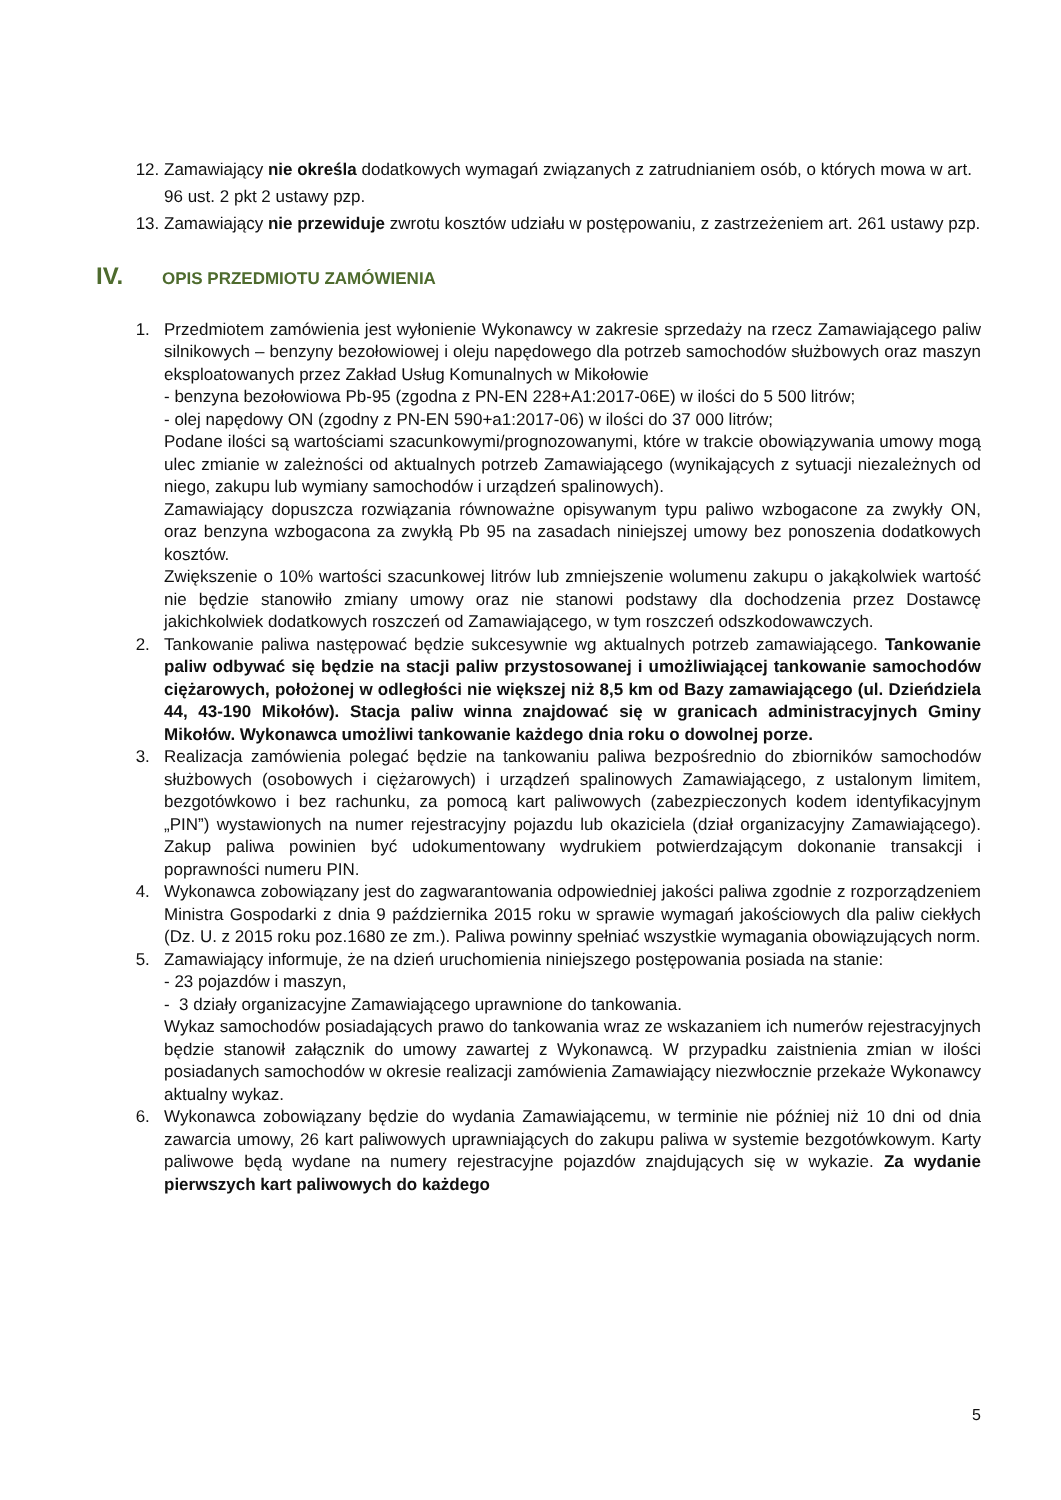12. Zamawiający nie określa dodatkowych wymagań związanych z zatrudnianiem osób, o których mowa w art. 96 ust. 2 pkt 2 ustawy pzp.
13. Zamawiający nie przewiduje zwrotu kosztów udziału w postępowaniu, z zastrzeżeniem art. 261 ustawy pzp.
IV. OPIS PRZEDMIOTU ZAMÓWIENIA
1. Przedmiotem zamówienia jest wyłonienie Wykonawcy w zakresie sprzedaży na rzecz Zamawiającego paliw silnikowych – benzyny bezołowiowej i oleju napędowego dla potrzeb samochodów służbowych oraz maszyn eksploatowanych przez Zakład Usług Komunalnych w Mikołowie
- benzyna bezołowiowa Pb-95 (zgodna z PN-EN 228+A1:2017-06E) w ilości do 5 500 litrów;
- olej napędowy ON (zgodny z PN-EN 590+a1:2017-06) w ilości do 37 000 litrów;
Podane ilości są wartościami szacunkowymi/prognozowanymi, które w trakcie obowiązywania umowy mogą ulec zmianie w zależności od aktualnych potrzeb Zamawiającego (wynikających z sytuacji niezależnych od niego, zakupu lub wymiany samochodów i urządzeń spalinowych).
Zamawiający dopuszcza rozwiązania równoważne opisywanym typu paliwo wzbogacone za zwykły ON, oraz benzyna wzbogacona za zwykłą Pb 95 na zasadach niniejszej umowy bez ponoszenia dodatkowych kosztów.
Zwiększenie o 10% wartości szacunkowej litrów lub zmniejszenie wolumenu zakupu o jakąkolwiek wartość nie będzie stanowiło zmiany umowy oraz nie stanowi podstawy dla dochodzenia przez Dostawcę jakichkolwiek dodatkowych roszczeń od Zamawiającego, w tym roszczeń odszkodowawczych.
2. Tankowanie paliwa następować będzie sukcesywnie wg aktualnych potrzeb zamawiającego. Tankowanie paliw odbywać się będzie na stacji paliw przystosowanej i umożliwiającej tankowanie samochodów ciężarowych, położonej w odległości nie większej niż 8,5 km od Bazy zamawiającego (ul. Dzieńdziela 44, 43-190 Mikołów). Stacja paliw winna znajdować się w granicach administracyjnych Gminy Mikołów. Wykonawca umożliwi tankowanie każdego dnia roku o dowolnej porze.
3. Realizacja zamówienia polegać będzie na tankowaniu paliwa bezpośrednio do zbiorników samochodów służbowych (osobowych i ciężarowych) i urządzeń spalinowych Zamawiającego, z ustalonym limitem, bezgotówkowo i bez rachunku, za pomocą kart paliwowych (zabezpieczonych kodem identyfikacyjnym „PIN”) wystawionych na numer rejestracyjny pojazdu lub okaziciela (dział organizacyjny Zamawiającego). Zakup paliwa powinien być udokumentowany wydrukiem potwierdzającym dokonanie transakcji i poprawności numeru PIN.
4. Wykonawca zobowiązany jest do zagwarantowania odpowiedniej jakości paliwa zgodnie z rozporządzeniem Ministra Gospodarki z dnia 9 października 2015 roku w sprawie wymagań jakościowych dla paliw ciekłych (Dz. U. z 2015 roku poz.1680 ze zm.). Paliwa powinny spełniać wszystkie wymagania obowiązujących norm.
5. Zamawiający informuje, że na dzień uruchomienia niniejszego postępowania posiada na stanie:
- 23 pojazdów i maszyn,
- 3 działy organizacyjne Zamawiającego uprawnione do tankowania.
Wykaz samochodów posiadających prawo do tankowania wraz ze wskazaniem ich numerów rejestracyjnych będzie stanowił załącznik do umowy zawartej z Wykonawcą. W przypadku zaistnienia zmian w ilości posiadanych samochodów w okresie realizacji zamówienia Zamawiający niezwłocznie przekaże Wykonawcy aktualny wykaz.
6. Wykonawca zobowiązany będzie do wydania Zamawiającemu, w terminie nie później niż 10 dni od dnia zawarcia umowy, 26 kart paliwowych uprawniających do zakupu paliwa w systemie bezgotówkowym. Karty paliwowe będą wydane na numery rejestracyjne pojazdów znajdujących się w wykazie. Za wydanie pierwszych kart paliwowych do każdego
5